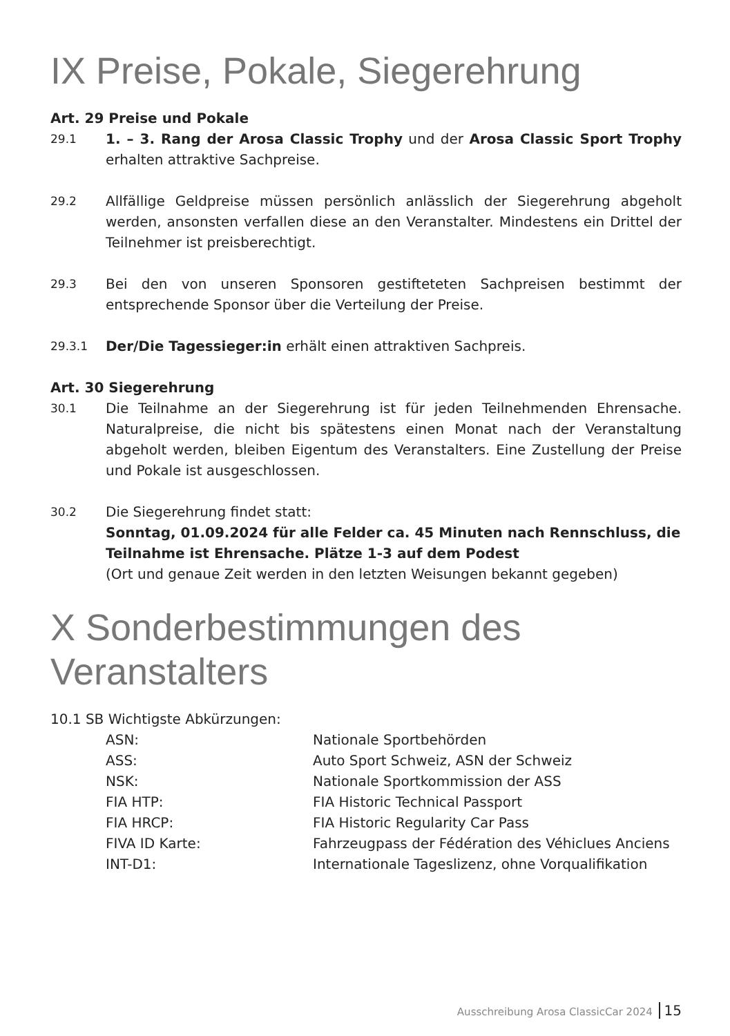IX Preise, Pokale, Siegerehrung
Art. 29 Preise und Pokale
29.1
1. – 3. Rang der Arosa Classic Trophy und der Arosa Classic Sport Trophy erhalten attraktive Sachpreise.
29.2
Allfällige Geldpreise müssen persönlich anlässlich der Siegerehrung abgeholt werden, ansonsten verfallen diese an den Veranstalter. Mindestens ein Drittel der Teilnehmer ist preisberechtigt.
29.3
Bei den von unseren Sponsoren gestifteteten Sachpreisen bestimmt der entsprechende Sponsor über die Verteilung der Preise.
29.3.1
Der/Die Tagessieger:in erhält einen attraktiven Sachpreis.
Art. 30 Siegerehrung
30.1
Die Teilnahme an der Siegerehrung ist für jeden Teilnehmenden Ehrensache. Naturalpreise, die nicht bis spätestens einen Monat nach der Veranstaltung abgeholt werden, bleiben Eigentum des Veranstalters. Eine Zustellung der Preise und Pokale ist ausgeschlossen.
30.2
Die Siegerehrung findet statt:
Sonntag, 01.09.2024 für alle Felder ca. 45 Minuten nach Rennschluss, die Teilnahme ist Ehrensache. Plätze 1-3 auf dem Podest
(Ort und genaue Zeit werden in den letzten Weisungen bekannt gegeben)
X Sonderbestimmungen des Veranstalters
10.1 SB Wichtigste Abkürzungen:
ASN: Nationale Sportbehörden
ASS: Auto Sport Schweiz, ASN der Schweiz
NSK: Nationale Sportkommission der ASS
FIA HTP: FIA Historic Technical Passport
FIA HRCP: FIA Historic Regularity Car Pass
FIVA ID Karte: Fahrzeugpass der Fédération des Véhiclues Anciens
INT-D1: Internationale Tageslizenz, ohne Vorqualifikation
Ausschreibung Arosa ClassicCar 2024 15